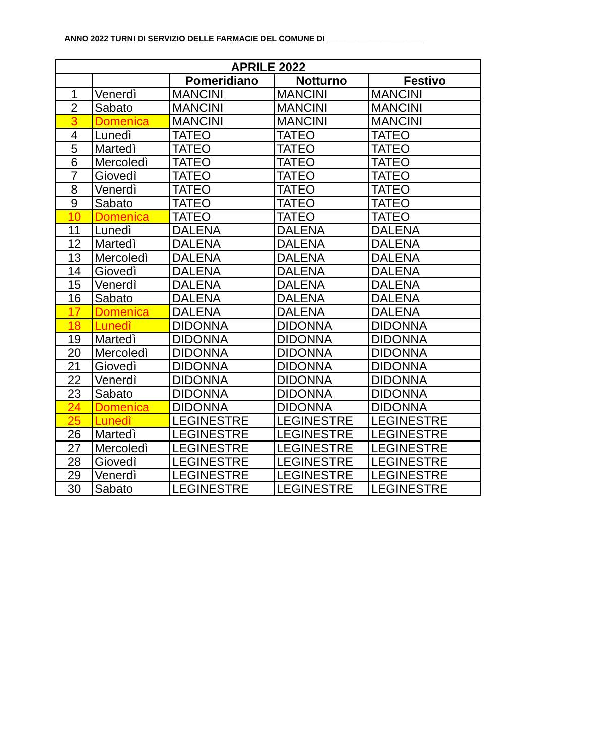ANNO 2022 TURNI DI SERVIZIO DELLE FARMACIE DEL COMUNE DI ______________________
| APRILE 2022 | | | | |
| --- | --- | --- | --- | --- |
| | | Pomeridiano | Notturno | Festivo |
| 1 | Venerdì | MANCINI | MANCINI | MANCINI |
| 2 | Sabato | MANCINI | MANCINI | MANCINI |
| 3 | Domenica | MANCINI | MANCINI | MANCINI |
| 4 | Lunedì | TATEO | TATEO | TATEO |
| 5 | Martedì | TATEO | TATEO | TATEO |
| 6 | Mercoledì | TATEO | TATEO | TATEO |
| 7 | Giovedì | TATEO | TATEO | TATEO |
| 8 | Venerdì | TATEO | TATEO | TATEO |
| 9 | Sabato | TATEO | TATEO | TATEO |
| 10 | Domenica | TATEO | TATEO | TATEO |
| 11 | Lunedì | DALENA | DALENA | DALENA |
| 12 | Martedì | DALENA | DALENA | DALENA |
| 13 | Mercoledì | DALENA | DALENA | DALENA |
| 14 | Giovedì | DALENA | DALENA | DALENA |
| 15 | Venerdì | DALENA | DALENA | DALENA |
| 16 | Sabato | DALENA | DALENA | DALENA |
| 17 | Domenica | DALENA | DALENA | DALENA |
| 18 | Lunedì | DIDONNA | DIDONNA | DIDONNA |
| 19 | Martedì | DIDONNA | DIDONNA | DIDONNA |
| 20 | Mercoledì | DIDONNA | DIDONNA | DIDONNA |
| 21 | Giovedì | DIDONNA | DIDONNA | DIDONNA |
| 22 | Venerdì | DIDONNA | DIDONNA | DIDONNA |
| 23 | Sabato | DIDONNA | DIDONNA | DIDONNA |
| 24 | Domenica | DIDONNA | DIDONNA | DIDONNA |
| 25 | Lunedì | LEGINESTRE | LEGINESTRE | LEGINESTRE |
| 26 | Martedì | LEGINESTRE | LEGINESTRE | LEGINESTRE |
| 27 | Mercoledì | LEGINESTRE | LEGINESTRE | LEGINESTRE |
| 28 | Giovedì | LEGINESTRE | LEGINESTRE | LEGINESTRE |
| 29 | Venerdì | LEGINESTRE | LEGINESTRE | LEGINESTRE |
| 30 | Sabato | LEGINESTRE | LEGINESTRE | LEGINESTRE |